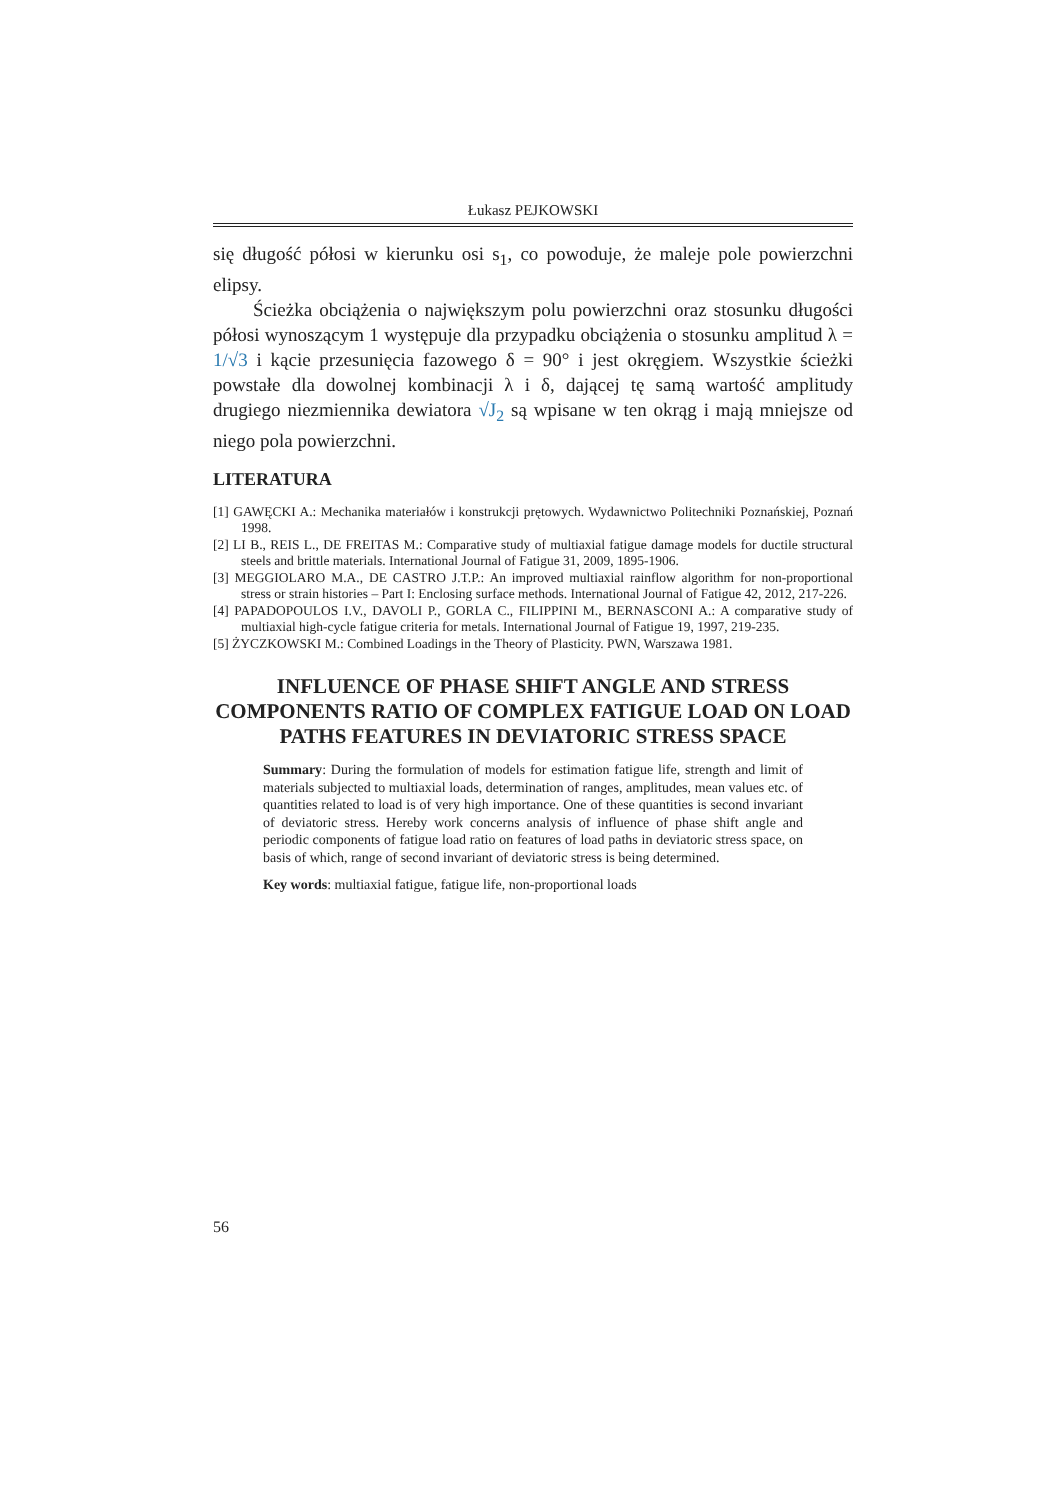Łukasz PEJKOWSKI
się długość półosi w kierunku osi s<sub>1</sub>, co powoduje, że maleje pole powierzchni elipsy.
Ścieżka obciążenia o największym polu powierzchni oraz stosunku długości półosi wynoszącym 1 występuje dla przypadku obciążenia o stosunku amplitud λ = 1/√3 i kącie przesunięcia fazowego δ = 90° i jest okręgiem. Wszystkie ścieżki powstałe dla dowolnej kombinacji λ i δ, dającej tę samą wartość amplitudy drugiego niezmiennika dewiatora √J<sub>2</sub> są wpisane w ten okrąg i mają mniejsze od niego pola powierzchni.
LITERATURA
[1] GAWĘCKI A.: Mechanika materiałów i konstrukcji prętowych. Wydawnictwo Politechniki Poznańskiej, Poznań 1998.
[2] LI B., REIS L., DE FREITAS M.: Comparative study of multiaxial fatigue damage models for ductile structural steels and brittle materials. International Journal of Fatigue 31, 2009, 1895-1906.
[3] MEGGIOLARO M.A., DE CASTRO J.T.P.: An improved multiaxial rainflow algorithm for non-proportional stress or strain histories – Part I: Enclosing surface methods. International Journal of Fatigue 42, 2012, 217-226.
[4] PAPADOPOULOS I.V., DAVOLI P., GORLA C., FILIPPINI M., BERNASCONI A.: A comparative study of multiaxial high-cycle fatigue criteria for metals. International Journal of Fatigue 19, 1997, 219-235.
[5] ŻYCZKOWSKI M.: Combined Loadings in the Theory of Plasticity. PWN, Warszawa 1981.
INFLUENCE OF PHASE SHIFT ANGLE AND STRESS COMPONENTS RATIO OF COMPLEX FATIGUE LOAD ON LOAD PATHS FEATURES IN DEVIATORIC STRESS SPACE
Summary: During the formulation of models for estimation fatigue life, strength and limit of materials subjected to multiaxial loads, determination of ranges, amplitudes, mean values etc. of quantities related to load is of very high importance. One of these quantities is second invariant of deviatoric stress. Hereby work concerns analysis of influence of phase shift angle and periodic components of fatigue load ratio on features of load paths in deviatoric stress space, on basis of which, range of second invariant of deviatoric stress is being determined.
Key words: multiaxial fatigue, fatigue life, non-proportional loads
56